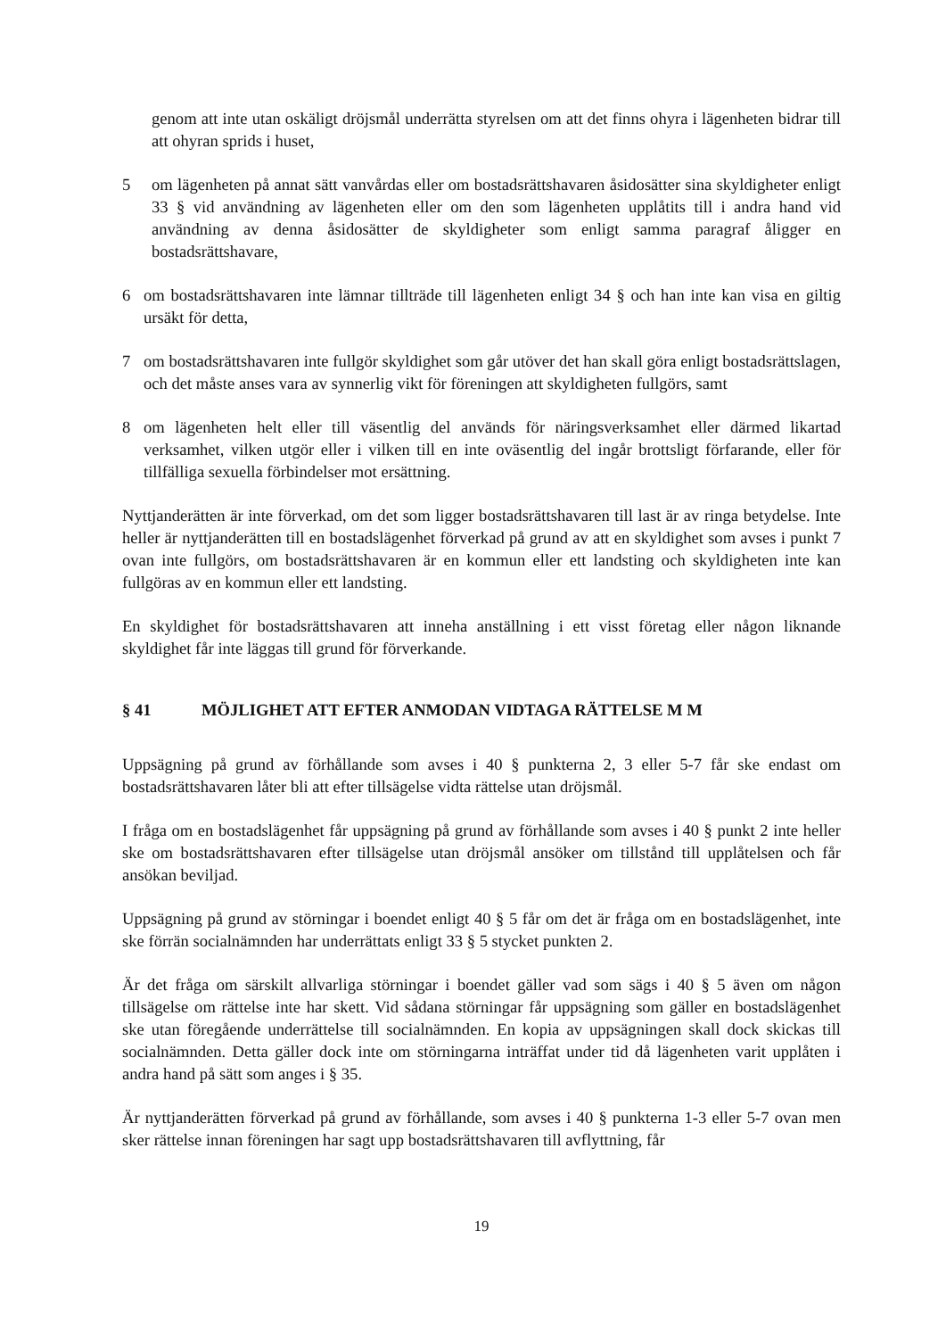genom att inte utan oskäligt dröjsmål underrätta styrelsen om att det finns ohyra i lägenheten bidrar till att ohyran sprids i huset,
5 om lägenheten på annat sätt vanvårdas eller om bostadsrättshavaren åsidosätter sina skyldigheter enligt 33 § vid användning av lägenheten eller om den som lägenheten upplåtits till i andra hand vid användning av denna åsidosätter de skyldigheter som enligt samma paragraf åligger en bostadsrättshavare,
6 om bostadsrättshavaren inte lämnar tillträde till lägenheten enligt 34 § och han inte kan visa en giltig ursäkt för detta,
7 om bostadsrättshavaren inte fullgör skyldighet som går utöver det han skall göra enligt bostadsrättslagen, och det måste anses vara av synnerlig vikt för föreningen att skyldigheten fullgörs, samt
8 om lägenheten helt eller till väsentlig del används för näringsverksamhet eller därmed likartad verksamhet, vilken utgör eller i vilken till en inte oväsentlig del ingår brottsligt förfarande, eller för tillfälliga sexuella förbindelser mot ersättning.
Nyttjanderätten är inte förverkad, om det som ligger bostadsrättshavaren till last är av ringa betydelse. Inte heller är nyttjanderätten till en bostadslägenhet förverkad på grund av att en skyldighet som avses i punkt 7 ovan inte fullgörs, om bostadsrättshavaren är en kommun eller ett landsting och skyldigheten inte kan fullgöras av en kommun eller ett landsting.
En skyldighet för bostadsrättshavaren att inneha anställning i ett visst företag eller någon liknande skyldighet får inte läggas till grund för förverkande.
§ 41 MÖJLIGHET ATT EFTER ANMODAN VIDTAGA RÄTTELSE M M
Uppsägning på grund av förhållande som avses i 40 § punkterna 2, 3 eller 5-7 får ske endast om bostadsrättshavaren låter bli att efter tillsägelse vidta rättelse utan dröjsmål.
I fråga om en bostadslägenhet får uppsägning på grund av förhållande som avses i 40 § punkt 2 inte heller ske om bostadsrättshavaren efter tillsägelse utan dröjsmål ansöker om tillstånd till upplåtelsen och får ansökan beviljad.
Uppsägning på grund av störningar i boendet enligt 40 § 5 får om det är fråga om en bostadslägenhet, inte ske förrän socialnämnden har underrättats enligt 33 § 5 stycket punkten 2.
Är det fråga om särskilt allvarliga störningar i boendet gäller vad som sägs i 40 § 5 även om någon tillsägelse om rättelse inte har skett. Vid sådana störningar får uppsägning som gäller en bostadslägenhet ske utan föregående underrättelse till socialnämnden. En kopia av uppsägningen skall dock skickas till socialnämnden. Detta gäller dock inte om störningarna inträffat under tid då lägenheten varit upplåten i andra hand på sätt som anges i § 35.
Är nyttjanderätten förverkad på grund av förhållande, som avses i 40 § punkterna 1-3 eller 5-7 ovan men sker rättelse innan föreningen har sagt upp bostadsrättshavaren till avflyttning, får
19